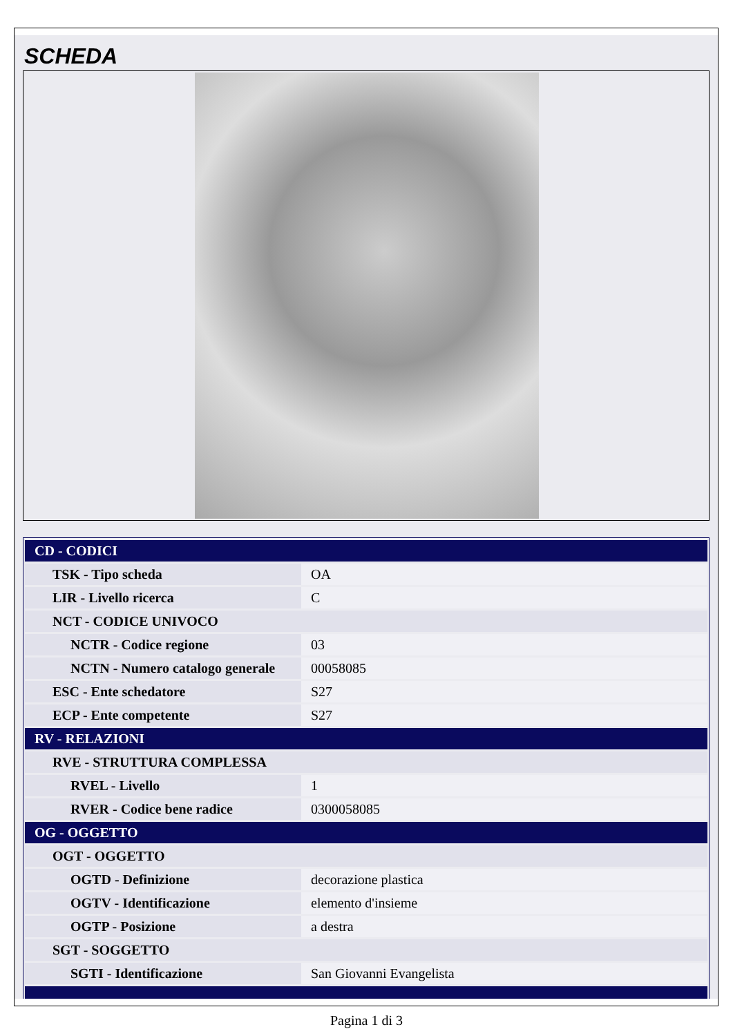SCHEDA
| CD - CODICI | |
| TSK - Tipo scheda | OA |
| LIR - Livello ricerca | C |
| NCT - CODICE UNIVOCO | |
| NCTR - Codice regione | 03 |
| NCTN - Numero catalogo generale | 00058085 |
| ESC - Ente schedatore | S27 |
| ECP - Ente competente | S27 |
| RV - RELAZIONI | |
| RVE - STRUTTURA COMPLESSA | |
| RVEL - Livello | 1 |
| RVER - Codice bene radice | 0300058085 |
| OG - OGGETTO | |
| OGT - OGGETTO | |
| OGTD - Definizione | decorazione plastica |
| OGTV - Identificazione | elemento d'insieme |
| OGTP - Posizione | a destra |
| SGT - SOGGETTO | |
| SGTI - Identificazione | San Giovanni Evangelista |
Pagina 1 di 3